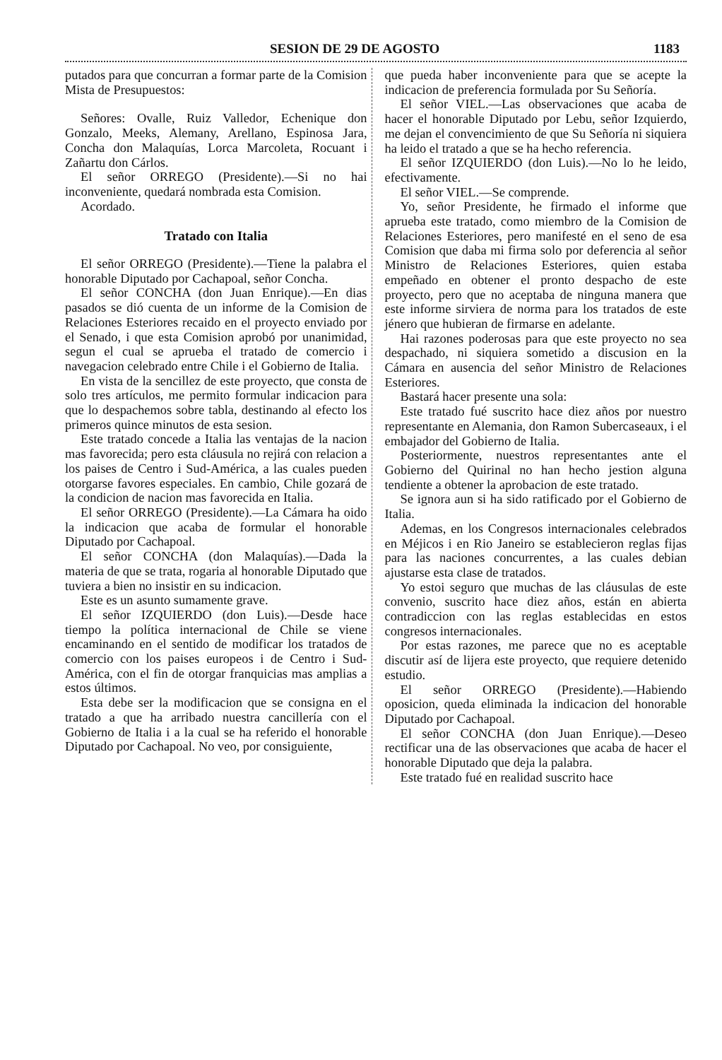SESION DE 29 DE AGOSTO 1183
putados para que concurran a formar parte de la Comision Mista de Presupuestos:
Señores: Ovalle, Ruiz Valledor, Echenique don Gonzalo, Meeks, Alemany, Arellano, Espinosa Jara, Concha don Malaquías, Lorca Marcoleta, Rocuant i Zañartu don Cárlos.
El señor ORREGO (Presidente).—Si no hai inconveniente, quedará nombrada esta Comision.
Acordado.
Tratado con Italia
El señor ORREGO (Presidente).—Tiene la palabra el honorable Diputado por Cachapoal, señor Concha.
El señor CONCHA (don Juan Enrique).—En dias pasados se dió cuenta de un informe de la Comision de Relaciones Esteriores recaido en el proyecto enviado por el Senado, i que esta Comision aprobó por unanimidad, segun el cual se aprueba el tratado de comercio i navegacion celebrado entre Chile i el Gobierno de Italia.
En vista de la sencillez de este proyecto, que consta de solo tres artículos, me permito formular indicacion para que lo despachemos sobre tabla, destinando al efecto los primeros quince minutos de esta sesion.
Este tratado concede a Italia las ventajas de la nacion mas favorecida; pero esta cláusula no rejirá con relacion a los paises de Centro i Sud-América, a las cuales pueden otorgarse favores especiales. En cambio, Chile gozará de la condicion de nacion mas favorecida en Italia.
El señor ORREGO (Presidente).—La Cámara ha oido la indicacion que acaba de formular el honorable Diputado por Cachapoal.
El señor CONCHA (don Malaquías).—Dada la materia de que se trata, rogaria al honorable Diputado que tuviera a bien no insistir en su indicacion.
Este es un asunto sumamente grave.
El señor IZQUIERDO (don Luis).—Desde hace tiempo la política internacional de Chile se viene encaminando en el sentido de modificar los tratados de comercio con los paises europeos i de Centro i Sud-América, con el fin de otorgar franquicias mas amplias a estos últimos.
Esta debe ser la modificacion que se consigna en el tratado a que ha arribado nuestra cancillería con el Gobierno de Italia i a la cual se ha referido el honorable Diputado por Cachapoal. No veo, por consiguiente,
que pueda haber inconveniente para que se acepte la indicacion de preferencia formulada por Su Señoría.
El señor VIEL.—Las observaciones que acaba de hacer el honorable Diputado por Lebu, señor Izquierdo, me dejan el convencimiento de que Su Señoría ni siquiera ha leido el tratado a que se ha hecho referencia.
El señor IZQUIERDO (don Luis).—No lo he leido, efectivamente.
El señor VIEL.—Se comprende.
Yo, señor Presidente, he firmado el informe que aprueba este tratado, como miembro de la Comision de Relaciones Esteriores, pero manifesté en el seno de esa Comision que daba mi firma solo por deferencia al señor Ministro de Relaciones Esteriores, quien estaba empeñado en obtener el pronto despacho de este proyecto, pero que no aceptaba de ninguna manera que este informe sirviera de norma para los tratados de este jénero que hubieran de firmarse en adelante.
Hai razones poderosas para que este proyecto no sea despachado, ni siquiera sometido a discusion en la Cámara en ausencia del señor Ministro de Relaciones Esteriores.
Bastará hacer presente una sola:
Este tratado fué suscrito hace diez años por nuestro representante en Alemania, don Ramon Subercaseaux, i el embajador del Gobierno de Italia.
Posteriormente, nuestros representantes ante el Gobierno del Quirinal no han hecho jestion alguna tendiente a obtener la aprobacion de este tratado.
Se ignora aun si ha sido ratificado por el Gobierno de Italia.
Ademas, en los Congresos internacionales celebrados en Méjicos i en Rio Janeiro se establecieron reglas fijas para las naciones concurrentes, a las cuales debian ajustarse esta clase de tratados.
Yo estoi seguro que muchas de las cláusulas de este convenio, suscrito hace diez años, están en abierta contradiccion con las reglas establecidas en estos congresos internacionales.
Por estas razones, me parece que no es aceptable discutir así de lijera este proyecto, que requiere detenido estudio.
El señor ORREGO (Presidente).—Habiendo oposicion, queda eliminada la indicacion del honorable Diputado por Cachapoal.
El señor CONCHA (don Juan Enrique).—Deseo rectificar una de las observaciones que acaba de hacer el honorable Diputado que deja la palabra.
Este tratado fué en realidad suscrito hace